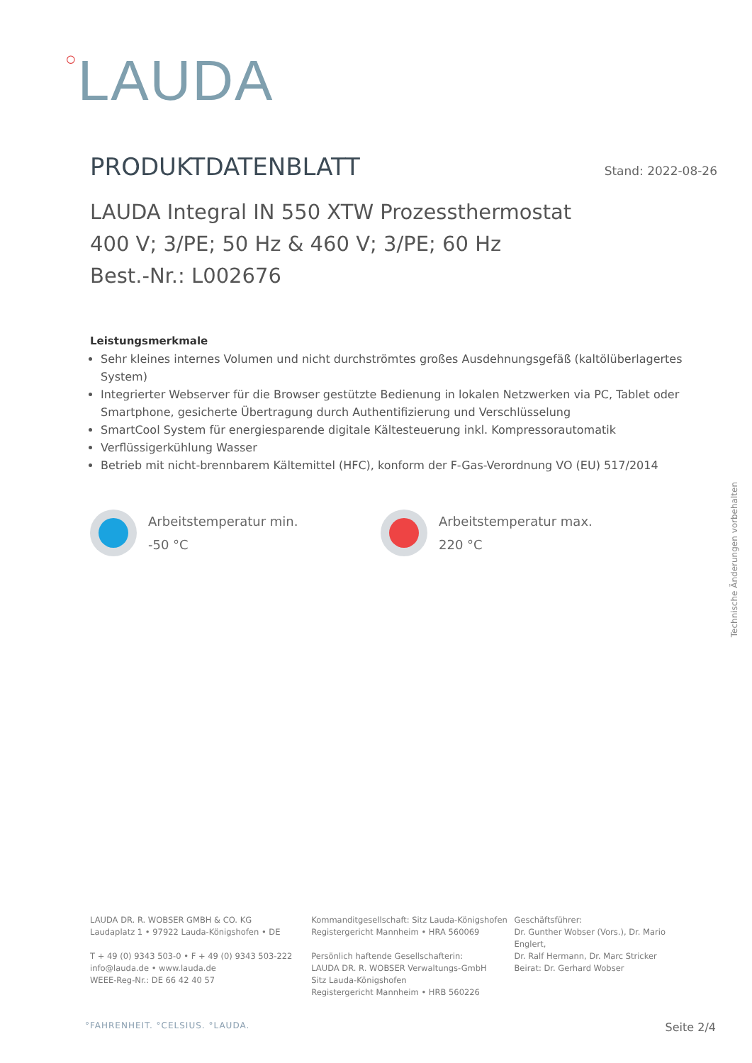○LAUDA
PRODUKTDATENBLATT
Stand: 2022-08-26
LAUDA Integral IN 550 XTW Prozessthermostat
400 V; 3/PE; 50 Hz & 460 V; 3/PE; 60 Hz
Best.-Nr.: L002676
Leistungsmerkmale
Sehr kleines internes Volumen und nicht durchströmtes großes Ausdehnungsgefäß (kaltölüberlagertes System)
Integrierter Webserver für die Browser gestützte Bedienung in lokalen Netzwerken via PC, Tablet oder Smartphone, gesicherte Übertragung durch Authentifizierung und Verschlüsselung
SmartCool System für energiesparende digitale Kältesteuerung inkl. Kompressorautomatik
Verflüssigerkühlung Wasser
Betrieb mit nicht-brennbarem Kältemittel (HFC), konform der F-Gas-Verordnung VO (EU) 517/2014
Arbeitstemperatur min.
-50 °C
Arbeitstemperatur max.
220 °C
Technische Änderungen vorbehalten
LAUDA DR. R. WOBSER GMBH & CO. KG
Laudaplatz 1 • 97922 Lauda-Königshofen • DE
T + 49 (0) 9343 503-0 • F + 49 (0) 9343 503-222
info@lauda.de • www.lauda.de
WEEE-Reg-Nr.: DE 66 42 40 57
Kommanditgesellschaft: Sitz Lauda-Königshofen
Registergericht Mannheim • HRA 560069
Persönlich haftende Gesellschafterin:
LAUDA DR. R. WOBSER Verwaltungs-GmbH
Sitz Lauda-Königshofen
Registergericht Mannheim • HRB 560226
Geschäftsführer:
Dr. Gunther Wobser (Vors.), Dr. Mario Englert,
Dr. Ralf Hermann, Dr. Marc Stricker
Beirat: Dr. Gerhard Wobser
°FAHRENHEIT. °CELSIUS. °LAUDA. Seite 2/4